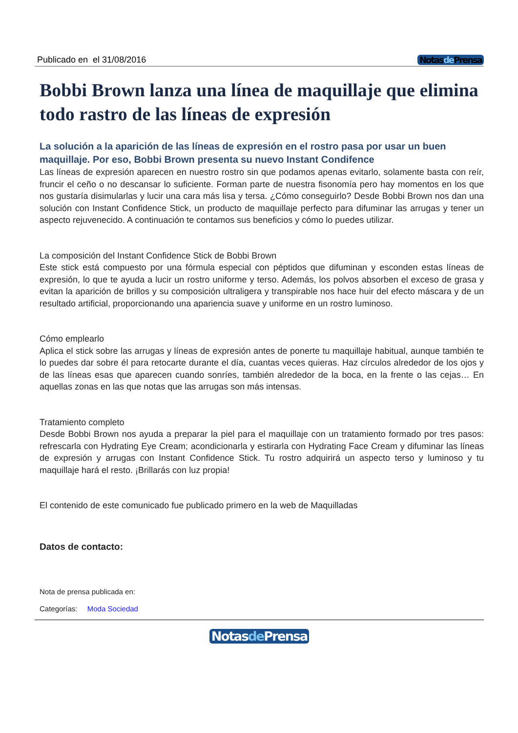Publicado en el 31/08/2016 Notasde Prensa
Bobbi Brown lanza una línea de maquillaje que elimina todo rastro de las líneas de expresión
La solución a la aparición de las líneas de expresión en el rostro pasa por usar un buen maquillaje. Por eso, Bobbi Brown presenta su nuevo Instant Condifence
Las líneas de expresión aparecen en nuestro rostro sin que podamos apenas evitarlo, solamente basta con reír, fruncir el ceño o no descansar lo suficiente. Forman parte de nuestra fisonomía pero hay momentos en los que nos gustaría disimularlas y lucir una cara más lisa y tersa. ¿Cómo conseguirlo? Desde Bobbi Brown nos dan una solución con Instant Confidence Stick, un producto de maquillaje perfecto para difuminar las arrugas y tener un aspecto rejuvenecido. A continuación te contamos sus beneficios y cómo lo puedes utilizar.
La composición del Instant Confidence Stick de Bobbi Brown
Este stick está compuesto por una fórmula especial con péptidos que difuminan y esconden estas líneas de expresión, lo que te ayuda a lucir un rostro uniforme y terso. Además, los polvos absorben el exceso de grasa y evitan la aparición de brillos y su composición ultraligera y transpirable nos hace huir del efecto máscara y de un resultado artificial, proporcionando una apariencia suave y uniforme en un rostro luminoso.
Cómo emplearlo
Aplica el stick sobre las arrugas y líneas de expresión antes de ponerte tu maquillaje habitual, aunque también te lo puedes dar sobre él para retocarte durante el día, cuantas veces quieras. Haz círculos alrededor de los ojos y de las líneas esas que aparecen cuando sonríes, también alrededor de la boca, en la frente o las cejas… En aquellas zonas en las que notas que las arrugas son más intensas.
Tratamiento completo
Desde Bobbi Brown nos ayuda a preparar la piel para el maquillaje con un tratamiento formado por tres pasos: refrescarla con Hydrating Eye Cream; acondicionarla y estirarla con Hydrating Face Cream y difuminar las líneas de expresión y arrugas con Instant Confidence Stick. Tu rostro adquirirá un aspecto terso y luminoso y tu maquillaje hará el resto. ¡Brillarás con luz propia!
El contenido de este comunicado fue publicado primero en la web de Maquilladas
Datos de contacto:
Nota de prensa publicada en:
Categorías: Moda Sociedad
Notasde Prensa